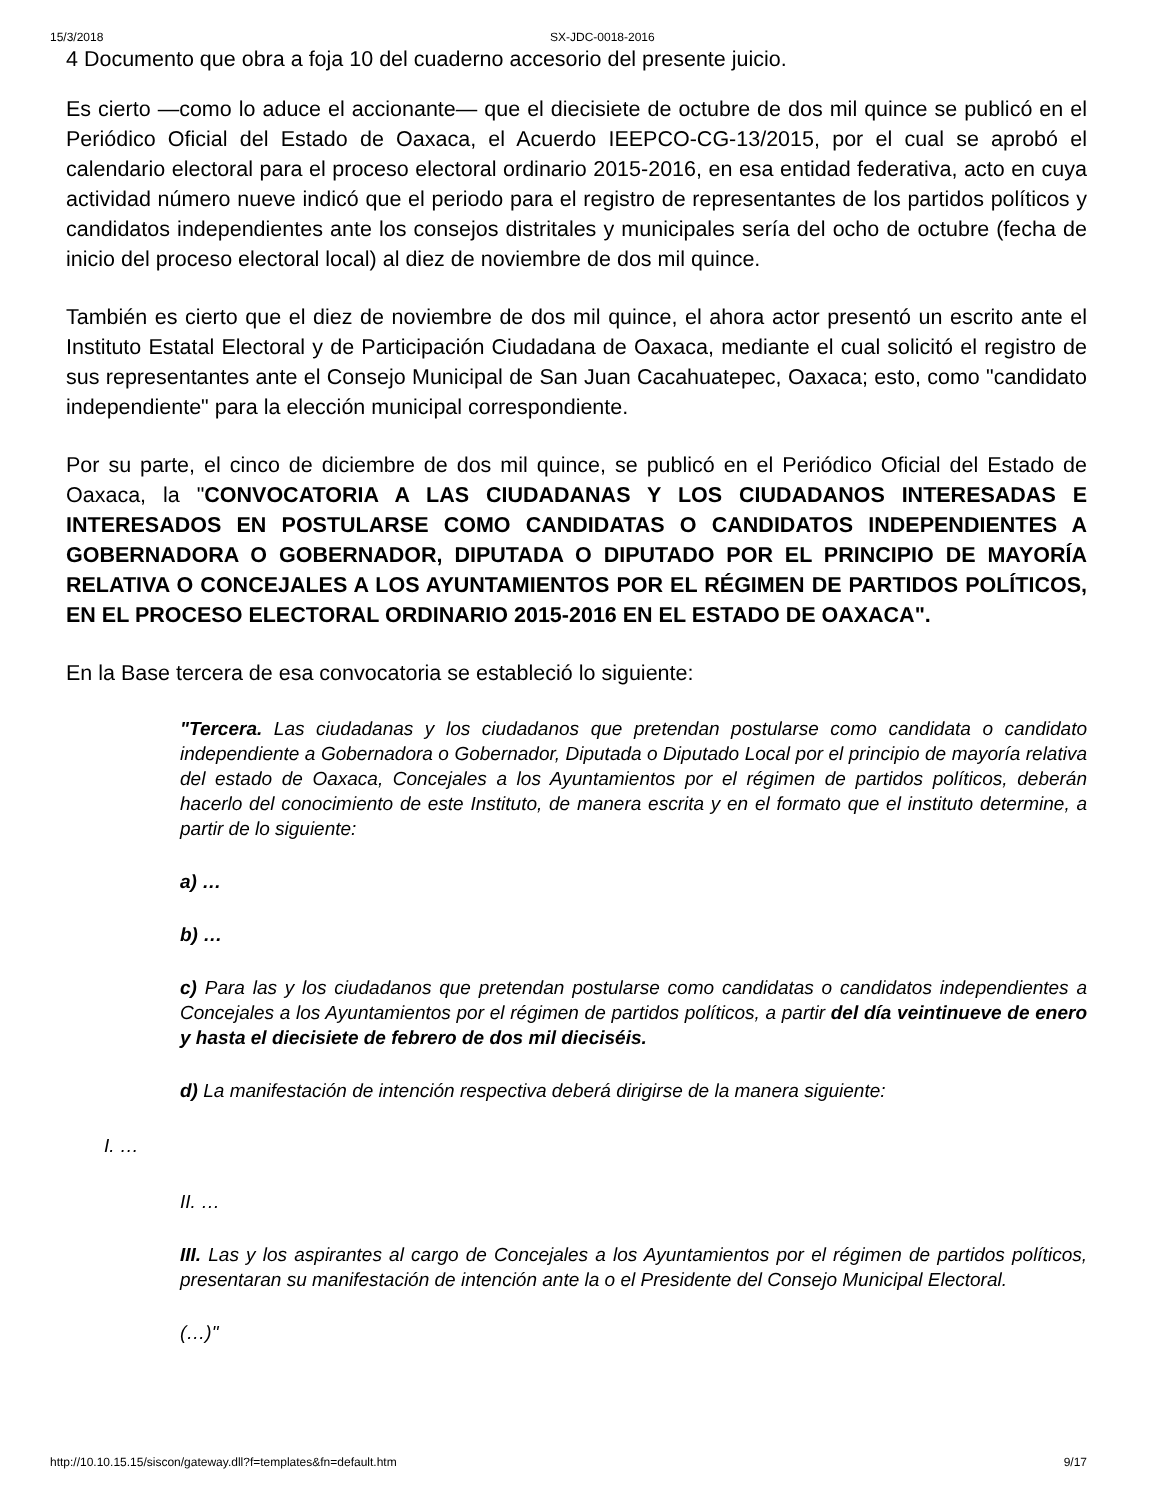15/3/2018 SX-JDC-0018-2016
4 Documento que obra a foja 10 del cuaderno accesorio del presente juicio.
Es cierto —como lo aduce el accionante— que el diecisiete de octubre de dos mil quince se publicó en el Periódico Oficial del Estado de Oaxaca, el Acuerdo IEEPCO-CG-13/2015, por el cual se aprobó el calendario electoral para el proceso electoral ordinario 2015-2016, en esa entidad federativa, acto en cuya actividad número nueve indicó que el periodo para el registro de representantes de los partidos políticos y candidatos independientes ante los consejos distritales y municipales sería del ocho de octubre (fecha de inicio del proceso electoral local) al diez de noviembre de dos mil quince.
También es cierto que el diez de noviembre de dos mil quince, el ahora actor presentó un escrito ante el Instituto Estatal Electoral y de Participación Ciudadana de Oaxaca, mediante el cual solicitó el registro de sus representantes ante el Consejo Municipal de San Juan Cacahuatepec, Oaxaca; esto, como "candidato independiente" para la elección municipal correspondiente.
Por su parte, el cinco de diciembre de dos mil quince, se publicó en el Periódico Oficial del Estado de Oaxaca, la "CONVOCATORIA A LAS CIUDADANAS Y LOS CIUDADANOS INTERESADAS E INTERESADOS EN POSTULARSE COMO CANDIDATAS O CANDIDATOS INDEPENDIENTES A GOBERNADORA O GOBERNADOR, DIPUTADA O DIPUTADO POR EL PRINCIPIO DE MAYORÍA RELATIVA O CONCEJALES A LOS AYUNTAMIENTOS POR EL RÉGIMEN DE PARTIDOS POLÍTICOS, EN EL PROCESO ELECTORAL ORDINARIO 2015-2016 EN EL ESTADO DE OAXACA".
En la Base tercera de esa convocatoria se estableció lo siguiente:
"Tercera. Las ciudadanas y los ciudadanos que pretendan postularse como candidata o candidato independiente a Gobernadora o Gobernador, Diputada o Diputado Local por el principio de mayoría relativa del estado de Oaxaca, Concejales a los Ayuntamientos por el régimen de partidos políticos, deberán hacerlo del conocimiento de este Instituto, de manera escrita y en el formato que el instituto determine, a partir de lo siguiente:
a) …
b) …
c) Para las y los ciudadanos que pretendan postularse como candidatas o candidatos independientes a Concejales a los Ayuntamientos por el régimen de partidos políticos, a partir del día veintinueve de enero y hasta el diecisiete de febrero de dos mil dieciséis.
d) La manifestación de intención respectiva deberá dirigirse de la manera siguiente:
I. …
II. …
III. Las y los aspirantes al cargo de Concejales a los Ayuntamientos por el régimen de partidos políticos, presentaran su manifestación de intención ante la o el Presidente del Consejo Municipal Electoral.
(…)"
http://10.10.15.15/siscon/gateway.dll?f=templates&fn=default.htm 9/17